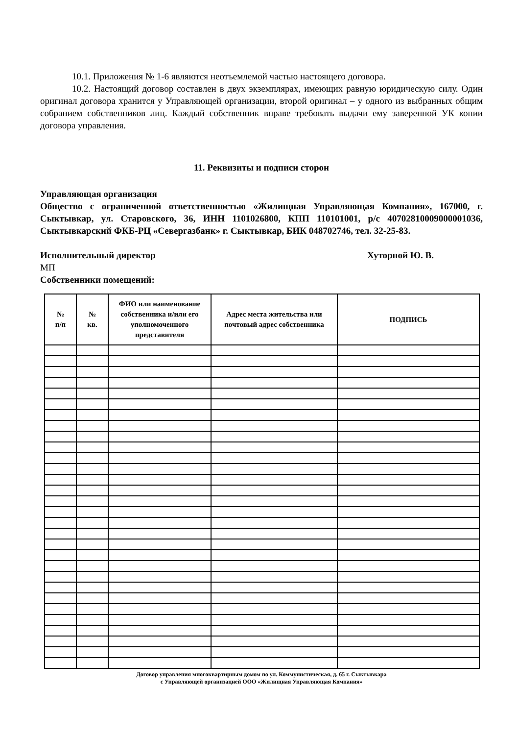10.1. Приложения № 1-6 являются неотъемлемой частью настоящего договора.
10.2. Настоящий договор составлен в двух экземплярах, имеющих равную юридическую силу. Один оригинал договора хранится у Управляющей организации, второй оригинал – у одного из выбранных общим собранием собственников лиц. Каждый собственник вправе требовать выдачи ему заверенной УК копии договора управления.
11. Реквизиты и подписи сторон
Управляющая организация
Общество с ограниченной ответственностью «Жилищная Управляющая Компания», 167000, г. Сыктывкар, ул. Старовского, 36, ИНН 1101026800, КПП 110101001, р/с 40702810009000001036, Сыктывкарский ФКБ-РЦ «Севергазбанк» г. Сыктывкар, БИК 048702746, тел. 32-25-83.
Исполнительный директор Хуторной Ю. В.
МП
Собственники помещений:
| № п/п | № кв. | ФИО или наименование собственника и/или его уполномоченного представителя | Адрес места жительства или почтовый адрес собственника | ПОДПИСЬ |
| --- | --- | --- | --- | --- |
Договор управления многоквартирным домом по ул. Коммунистическая, д. 65 г. Сыктывкара
с Управляющей организацией ООО «Жилищная Управляющая Компания»